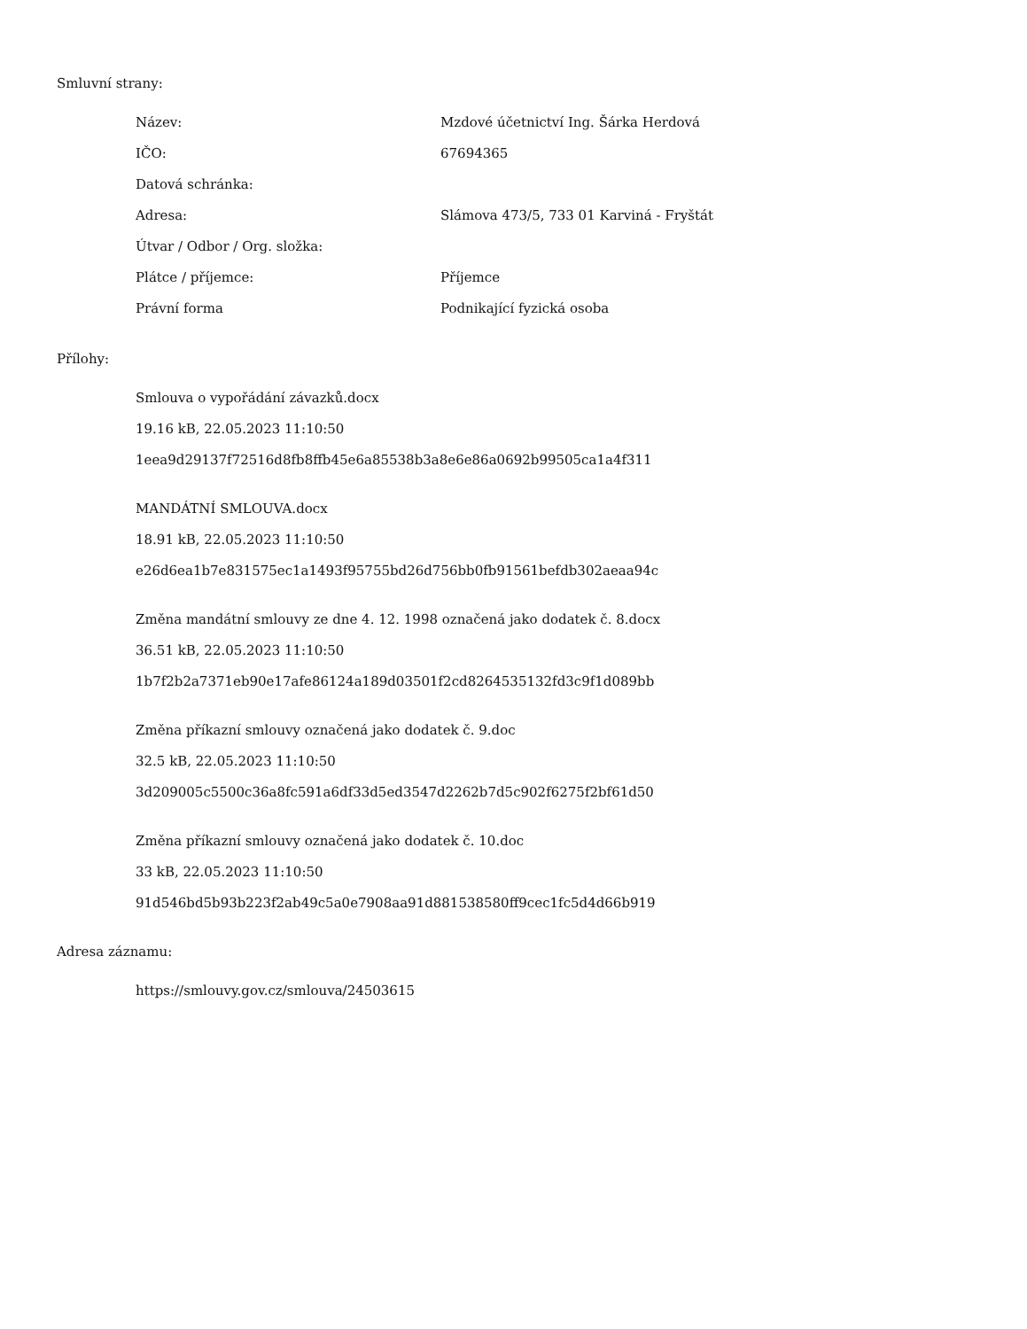Smluvní strany:
| Název: | Mzdové účetnictví Ing. Šárka Herdová |
| IČO: | 67694365 |
| Datová schránka: | |
| Adresa: | Slámova 473/5, 733 01 Karviná - Fryštát |
| Útvar / Odbor / Org. složka: | |
| Plátce / příjemce: | Příjemce |
| Právní forma | Podnikající fyzická osoba |
Přílohy:
Smlouva o vypořádání závazků.docx
19.16 kB, 22.05.2023 11:10:50
1eea9d29137f72516d8fb8ffb45e6a85538b3a8e6e86a0692b99505ca1a4f311
MANDÁTNÍ SMLOUVA.docx
18.91 kB, 22.05.2023 11:10:50
e26d6ea1b7e831575ec1a1493f95755bd26d756bb0fb91561befdb302aeaa94c
Změna mandátní smlouvy ze dne 4. 12. 1998 označená jako dodatek č. 8.docx
36.51 kB, 22.05.2023 11:10:50
1b7f2b2a7371eb90e17afe86124a189d03501f2cd8264535132fd3c9f1d089bb
Změna příkazní smlouvy označená jako dodatek č. 9.doc
32.5 kB, 22.05.2023 11:10:50
3d209005c5500c36a8fc591a6df33d5ed3547d2262b7d5c902f6275f2bf61d50
Změna příkazní smlouvy označená jako dodatek č. 10.doc
33 kB, 22.05.2023 11:10:50
91d546bd5b93b223f2ab49c5a0e7908aa91d881538580ff9cec1fc5d4d66b919
Adresa záznamu:
https://smlouvy.gov.cz/smlouva/24503615